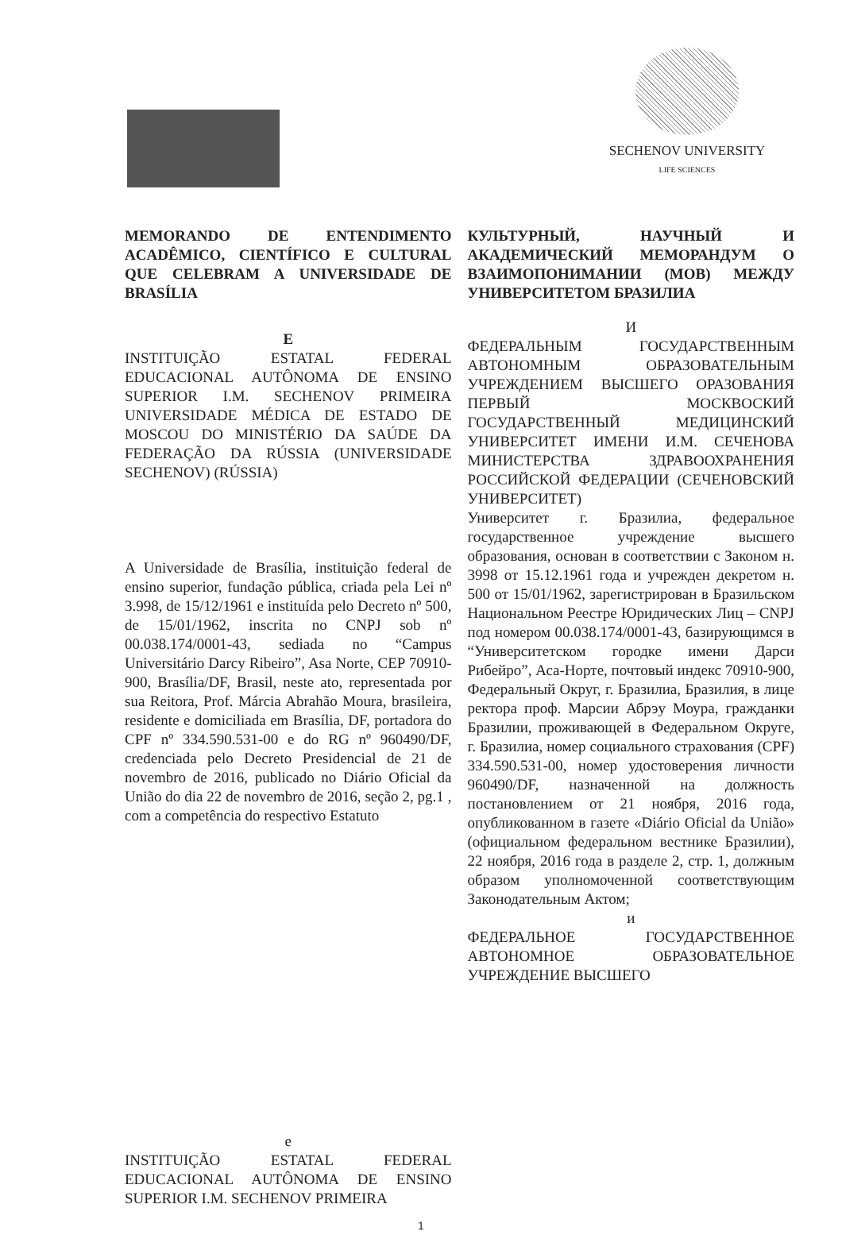SECHENOV UNIVERSITY
LIFE SCIENCES
MEMORANDO DE ENTENDIMENTO ACADÊMICO, CIENTÍFICO E CULTURAL QUE CELEBRAM A UNIVERSIDADE DE BRASÍLIA
E
INSTITUIÇÃO ESTATAL FEDERAL EDUCACIONAL AUTÔNOMA DE ENSINO SUPERIOR I.M. SECHENOV PRIMEIRA UNIVERSIDADE MÉDICA DE ESTADO DE MOSCOU DO MINISTÉRIO DA SAÚDE DA FEDERAÇÃO DA RÚSSIA (UNIVERSIDADE SECHENOV) (RÚSSIA)
A Universidade de Brasília, instituição federal de ensino superior, fundação pública, criada pela Lei nº 3.998, de 15/12/1961 e instituída pelo Decreto nº 500, de 15/01/1962, inscrita no CNPJ sob nº 00.038.174/0001-43, sediada no “Campus Universitário Darcy Ribeiro”, Asa Norte, CEP 70910-900, Brasília/DF, Brasil, neste ato, representada por sua Reitora, Prof. Márcia Abrahão Moura, brasileira, residente e domiciliada em Brasília, DF, portadora do CPF nº 334.590.531-00 e do RG nº 960490/DF, credenciada pelo Decreto Presidencial de 21 de novembro de 2016, publicado no Diário Oficial da União do dia 22 de novembro de 2016, seção 2, pg.1 , com a competência do respectivo Estatuto
e
INSTITUIÇÃO ESTATAL FEDERAL EDUCACIONAL AUTÔNOMA DE ENSINO SUPERIOR I.M. SECHENOV PRIMEIRA
КУЛЬТУРНЫЙ, НАУЧНЫЙ И АКАДЕМИЧЕСКИЙ МЕМОРАНДУМ О ВЗАИМОПОНИМАНИИ (МОВ) МЕЖДУ УНИВЕРСИТЕТОМ БРАЗИЛИА
И
ФЕДЕРАЛЬНЫМ ГОСУДАРСТВЕННЫМ АВТОНОМНЫМ ОБРАЗОВАТЕЛЬНЫМ УЧРЕЖДЕНИЕМ ВЫСШЕГО ОРАЗОВАНИЯ ПЕРВЫЙ МОСКВОСКИЙ ГОСУДАРСТВЕННЫЙ МЕДИЦИНСКИЙ УНИВЕРСИТЕТ ИМЕНИ И.М. СЕЧЕНОВА МИНИСТЕРСТВА ЗДРАВООХРАНЕНИЯ РОССИЙСКОЙ ФЕДЕРАЦИИ (СЕЧЕНОВСКИЙ УНИВЕРСИТЕТ)
Университет г. Бразилиа, федеральное государственное учреждение высшего образования, основан в соответствии с Законом н. 3998 от 15.12.1961 года и учрежден декретом н. 500 от 15/01/1962, зарегистрирован в Бразильском Национальном Реестре Юридических Лиц – CNPJ под номером 00.038.174/0001-43, базирующимся в “Университетском городке имени Дарси Рибейро”, Аса-Норте, почтовый индекс 70910-900, Федеральный Округ, г. Бразилиа, Бразилия, в лице ректора проф. Марсии Абрэу Моура, гражданки Бразилии, проживающей в Федеральном Округе, г. Бразилиа, номер социального страхования (CPF) 334.590.531-00, номер удостоверения личности 960490/DF, назначенной на должность постановлением от 21 ноября, 2016 года, опубликованном в газете «Diário Oficial da União» (официальном федеральном вестнике Бразилии), 22 ноября, 2016 года в разделе 2, стр. 1, должным образом уполномоченной соответствующим Законодательным Актом;
и
ФЕДЕРАЛЬНОЕ ГОСУДАРСТВЕННОЕ АВТОНОМНОЕ ОБРАЗОВАТЕЛЬНОЕ УЧРЕЖДЕНИЕ ВЫСШЕГО
1